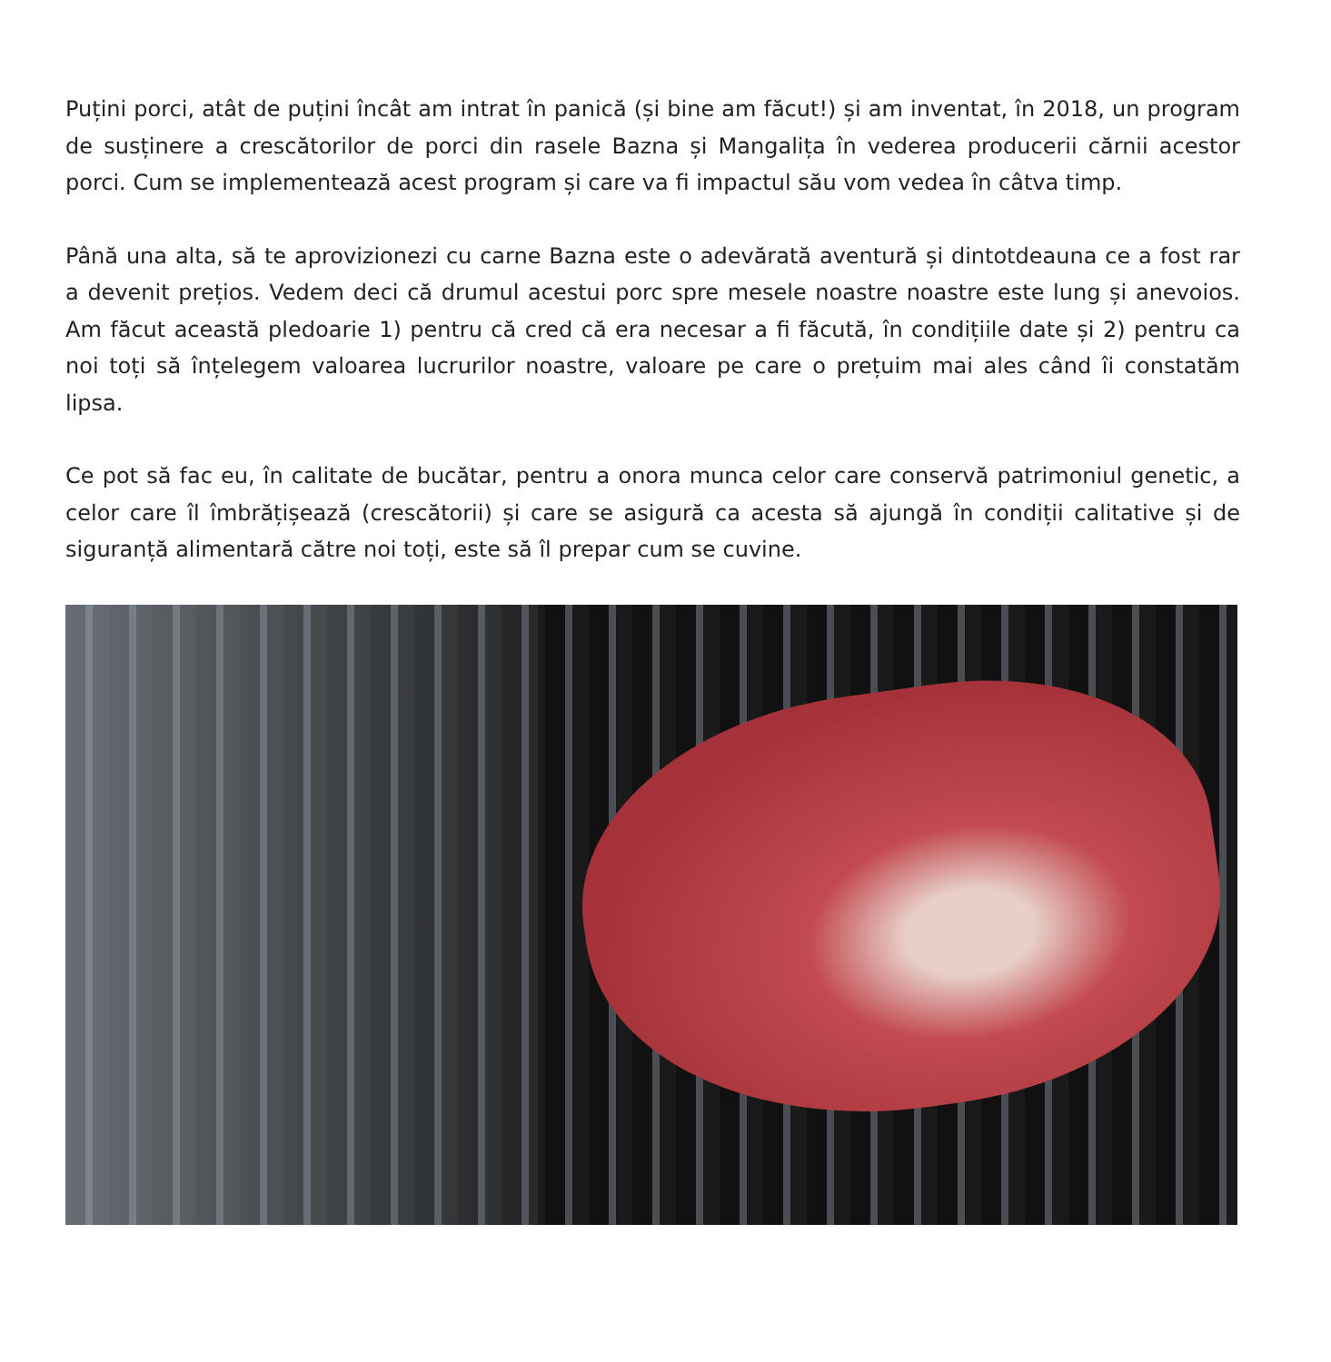Puțini porci, atât de puțini încât am intrat în panică (și bine am făcut!) și am inventat, în 2018, un program de susținere a crescătorilor de porci din rasele Bazna și Mangalița în vederea producerii cărnii acestor porci. Cum se implementează acest program și care va fi impactul său vom vedea în câtva timp.
Până una alta, să te aprovizionezi cu carne Bazna este o adevărată aventură și dintotdeauna ce a fost rar a devenit prețios. Vedem deci că drumul acestui porc spre mesele noastre noastre este lung și anevoios. Am făcut această pledoarie 1) pentru că cred că era necesar a fi făcută, în condițiile date și 2) pentru ca noi toți să înțelegem valoarea lucrurilor noastre, valoare pe care o prețuim mai ales când îi constatăm lipsa.
Ce pot să fac eu, în calitate de bucătar, pentru a onora munca celor care conservă patrimoniul genetic, a celor care îl îmbrățișează (crescătorii) și care se asigură ca acesta să ajungă în condiții calitative și de siguranță alimentară către noi toți, este să îl prepar cum se cuvine.